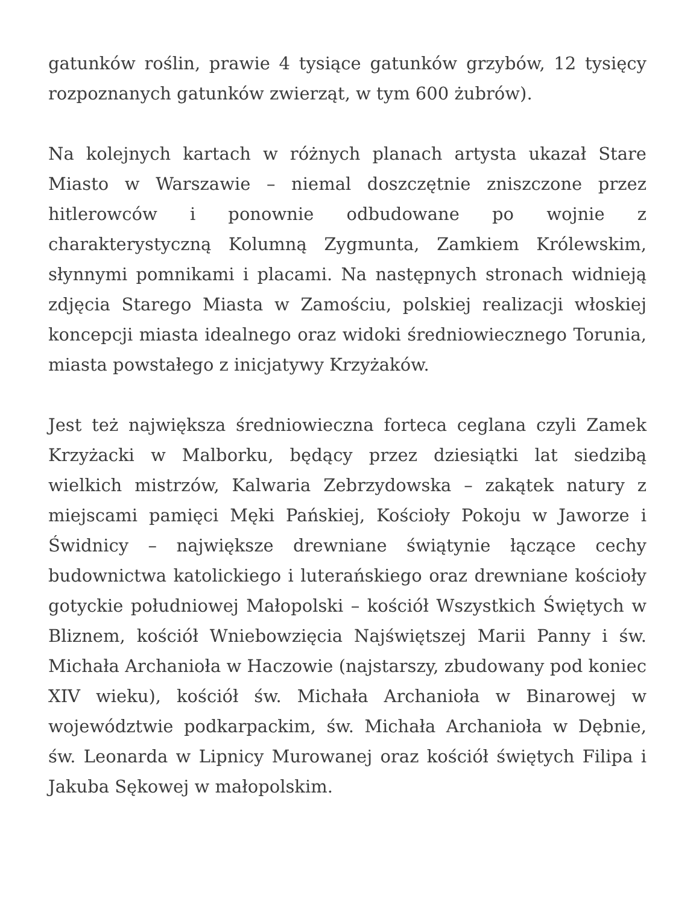gatunków roślin, prawie 4 tysiące gatunków grzybów, 12 tysięcy rozpoznanych gatunków zwierząt, w tym 600 żubrów).
Na kolejnych kartach w różnych planach artysta ukazał Stare Miasto w Warszawie – niemal doszczętnie zniszczone przez hitlerowców i ponownie odbudowane po wojnie z charakterystyczną Kolumną Zygmunta, Zamkiem Królewskim, słynnymi pomnikami i placami. Na następnych stronach widnieją zdjęcia Starego Miasta w Zamościu, polskiej realizacji włoskiej koncepcji miasta idealnego oraz widoki średniowiecznego Torunia, miasta powstałego z inicjatywy Krzyżaków.
Jest też największa średniowieczna forteca ceglana czyli Zamek Krzyżacki w Malborku, będący przez dziesiątki lat siedzibą wielkich mistrzów, Kalwaria Zebrzydowska – zakątek natury z miejscami pamięci Męki Pańskiej, Kościoły Pokoju w Jaworze i Świdnicy – największe drewniane świątynie łączące cechy budownictwa katolickiego i luterańskiego oraz drewniane kościoły gotyckie południowej Małopolski – kościół Wszystkich Świętych w Bliznem, kościół Wniebowzięcia Najświętszej Marii Panny i św. Michała Archanioła w Haczowie (najstarszy, zbudowany pod koniec XIV wieku), kościół św. Michała Archanioła w Binarowej w województwie podkarpackim, św. Michała Archanioła w Dębnie, św. Leonarda w Lipnicy Murowanej oraz kościół świętych Filipa i Jakuba Sękowej w małopolskim.